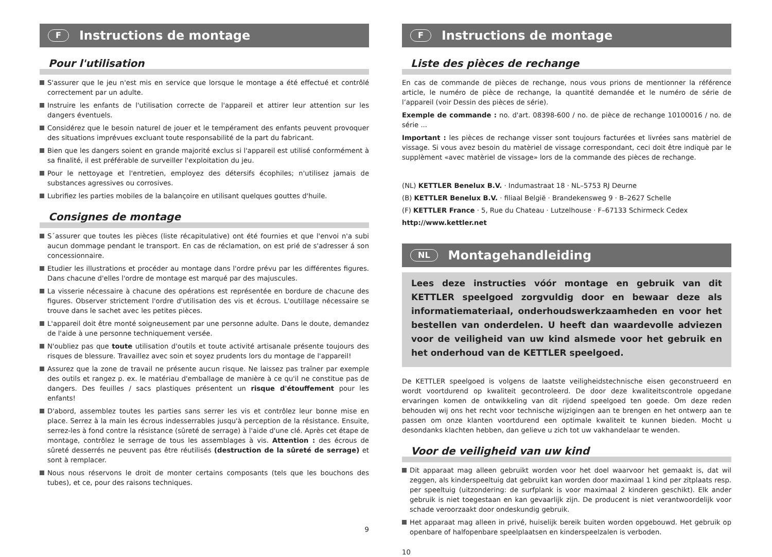F Instructions de montage
Pour l'utilisation
S'assurer que le jeu n'est mis en service que lorsque le montage a été effectué et contrôlé correctement par un adulte.
Instruire les enfants de l'utilisation correcte de l'appareil et attirer leur attention sur les dangers éventuels.
Considérez que le besoin naturel de jouer et le tempérament des enfants peuvent provoquer des situations imprévues excluant toute responsabilité de la part du fabricant.
Bien que les dangers soient en grande majorité exclus si l'appareil est utilisé conformément à sa finalité, il est préférable de surveiller l'exploitation du jeu.
Pour le nettoyage et l'entretien, employez des détersifs écophiles; n'utilisez jamais de substances agressives ou corrosives.
Lubrifiez les parties mobiles de la balançoire en utilisant quelques gouttes d'huile.
Consignes de montage
S´assurer que toutes les pièces (liste récapitulative) ont été fournies et que l'envoi n'a subi aucun dommage pendant le transport. En cas de réclamation, on est prié de s'adresser á son concessionnaire.
Etudier les illustrations et procéder au montage dans l'ordre prévu par les différentes figures. Dans chacune d'elles l'ordre de montage est marqué par des majuscules.
La visserie nécessaire à chacune des opérations est représentée en bordure de chacune des figures. Observer strictement l'ordre d'utilisation des vis et écrous. L'outillage nécessaire se trouve dans le sachet avec les petites pièces.
L'appareil doit être monté soigneusement par une personne adulte. Dans le doute, demandez de l'aide à une personne techniquement versée.
N'oubliez pas que toute utilisation d'outils et toute activité artisanale présente toujours des risques de blessure. Travaillez avec soin et soyez prudents lors du montage de l'appareil!
Assurez que la zone de travail ne présente aucun risque. Ne laissez pas traîner par exemple des outils et rangez p. ex. le matériau d'emballage de manière à ce qu'il ne constitue pas de dangers. Des feuilles / sacs plastiques présentent un risque d'étouffement pour les enfants!
D'abord, assemblez toutes les parties sans serrer les vis et contrôlez leur bonne mise en place. Serrez à la main les écrous indesserrables jusqu'à perception de la résistance. Ensuite, serrez-les à fond contre la résistance (sûreté de serrage) à l'aide d'une clé. Après cet étape de montage, contrôlez le serrage de tous les assemblages à vis. Attention : des écrous de sûreté desserrés ne peuvent pas être réutilisés (destruction de la sûreté de serrage) et sont à remplacer.
Nous nous réservons le droit de monter certains composants (tels que les bouchons des tubes), et ce, pour des raisons techniques.
9
F Instructions de montage
Liste des pièces de rechange
En cas de commande de pièces de rechange, nous vous prions de mentionner la référence article, le numéro de pièce de rechange, la quantité demandée et le numéro de série de l’appareil (voir Dessin des pièces de série).
Exemple de commande : no. d'art. 08398-600 / no. de pièce de rechange 10100016 / no. de série ...
Important : les pièces de rechange visser sont toujours facturées et livrées sans matèriel de vissage. Si vous avez besoin du matèriel de vissage correspondant, ceci doit être indiquè par le supplèment «avec matèriel de vissage» lors de la commande des pièces de rechange.
(NL) KETTLER Benelux B.V. · Indumastraat 18 · NL–5753 RJ Deurne
(B) KETTLER Benelux B.V. · filiaal België · Brandekensweg 9 · B–2627 Schelle
(F) KETTLER France · 5, Rue du Chateau · Lutzelhouse · F–67133 Schirmeck Cedex
http://www.kettler.net
NL Montagehandleiding
Lees deze instructies vóór montage en gebruik van dit KETTLER speelgoed zorgvuldig door en bewaar deze als informatiemateriaal, onderhoudswerkzaamheden en voor het bestellen van onderdelen. U heeft dan waardevolle adviezen voor de veiligheid van uw kind alsmede voor het gebruik en het onderhoud van de KETTLER speelgoed.
De KETTLER speelgoed is volgens de laatste veiligheidstechnische eisen geconstrueerd en wordt voortdurend op kwaliteit gecontroleerd. De door deze kwaliteitscontrole opgedane ervaringen komen de ontwikkeling van dit rijdend speelgoed ten goede. Om deze reden behouden wij ons het recht voor technische wijzigingen aan te brengen en het ontwerp aan te passen om onze klanten voortdurend een optimale kwaliteit te kunnen bieden. Mocht u desondanks klachten hebben, dan gelieve u zich tot uw vakhandelaar te wenden.
Voor de veiligheid van uw kind
Dit apparaat mag alleen gebruikt worden voor het doel waarvoor het gemaakt is, dat wil zeggen, als kinderspeeltuig dat gebruikt kan worden door maximaal 1 kind per zitplaats resp. per speeltuig (uitzondering: de surfplank is voor maximaal 2 kinderen geschikt). Elk ander gebruik is niet toegestaan en kan gevaarlijk zijn. De producent is niet verantwoordelijk voor schade veroorzaakt door ondeskundig gebruik.
Het apparaat mag alleen in privé, huiselijk bereik buiten worden opgebouwd. Het gebruik op openbare of halfopenbare speelplaatsen en kinderspeelzalen is verboden.
10